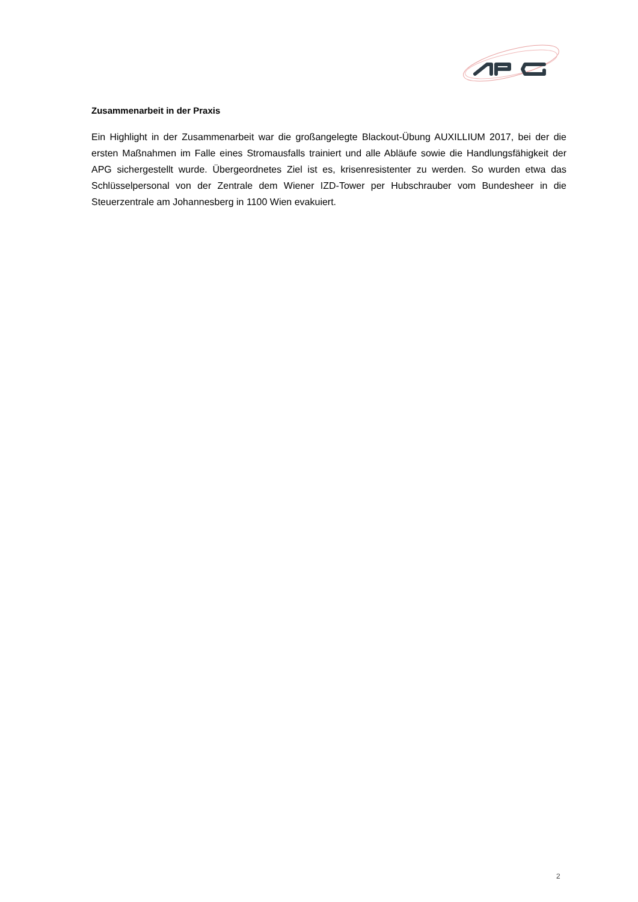Zusammenarbeit in der Praxis
Ein Highlight in der Zusammenarbeit war die großangelegte Blackout-Übung AUXILLIUM 2017, bei der die ersten Maßnahmen im Falle eines Stromausfalls trainiert und alle Abläufe sowie die Handlungsfähigkeit der APG sichergestellt wurde. Übergeordnetes Ziel ist es, krisenresistenter zu werden. So wurden etwa das Schlüsselpersonal von der Zentrale dem Wiener IZD-Tower per Hubschrauber vom Bundesheer in die Steuerzentrale am Johannesberg in 1100 Wien evakuiert.
2